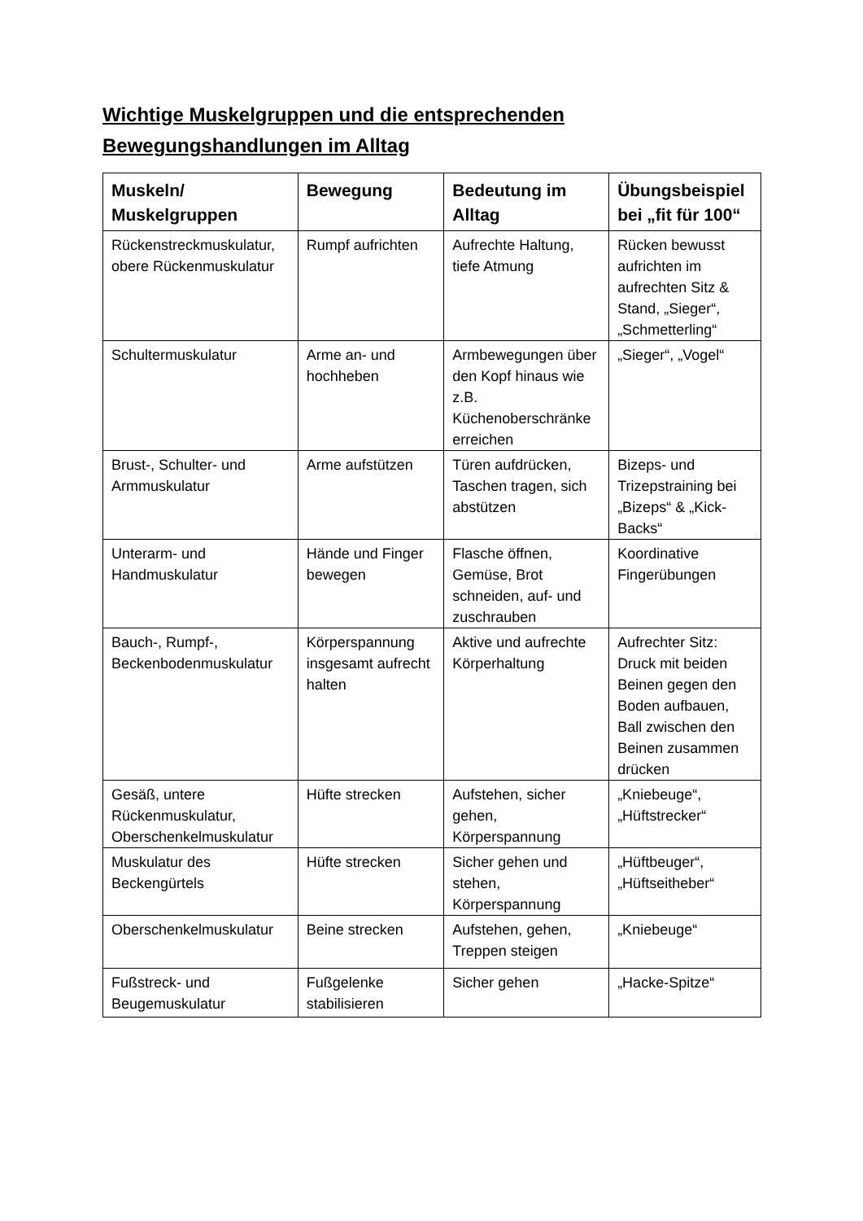Wichtige Muskelgruppen und die entsprechenden Bewegungshandlungen im Alltag
| Muskeln/ Muskelgruppen | Bewegung | Bedeutung im Alltag | Übungsbeispiel bei „fit für 100“ |
| --- | --- | --- | --- |
| Rückenstreckmuskulatur, obere Rückenmuskulatur | Rumpf aufrichten | Aufrechte Haltung, tiefe Atmung | Rücken bewusst aufrichten im aufrechten Sitz & Stand, „Sieger“, „Schmetterling“ |
| Schultermuskulatur | Arme an- und hochheben | Armbewegungen über den Kopf hinaus wie z.B. Küchenoberschränke erreichen | „Sieger“, „Vogel“ |
| Brust-, Schulter- und Armmuskulatur | Arme aufstützen | Türen aufdrücken, Taschen tragen, sich abstützen | Bizeps- und Trizepstraining bei „Bizeps“ & „Kick-Backs“ |
| Unterarm- und Handmuskulatur | Hände und Finger bewegen | Flasche öffnen, Gemüse, Brot schneiden, auf- und zuschrauben | Koordinative Fingerübungen |
| Bauch-, Rumpf-, Beckenbodenmuskulatur | Körperspannung insgesamt aufrecht halten | Aktive und aufrechte Körperhaltung | Aufrechter Sitz: Druck mit beiden Beinen gegen den Boden aufbauen, Ball zwischen den Beinen zusammen drücken |
| Gesäß, untere Rückenmuskulatur, Oberschenkelmuskulatur | Hüfte strecken | Aufstehen, sicher gehen, Körperspannung | „Kniebeuge“, „Hüftstrecker“ |
| Muskulatur des Beckengürtels | Hüfte strecken | Sicher gehen und stehen, Körperspannung | „Hüftbeuger“, „Hüftseitheber“ |
| Oberschenkelmuskulatur | Beine strecken | Aufstehen, gehen, Treppen steigen | „Kniebeuge“ |
| Fußstreck- und Beugemuskulatur | Fußgelenke stabilisieren | Sicher gehen | „Hacke-Spitze“ |